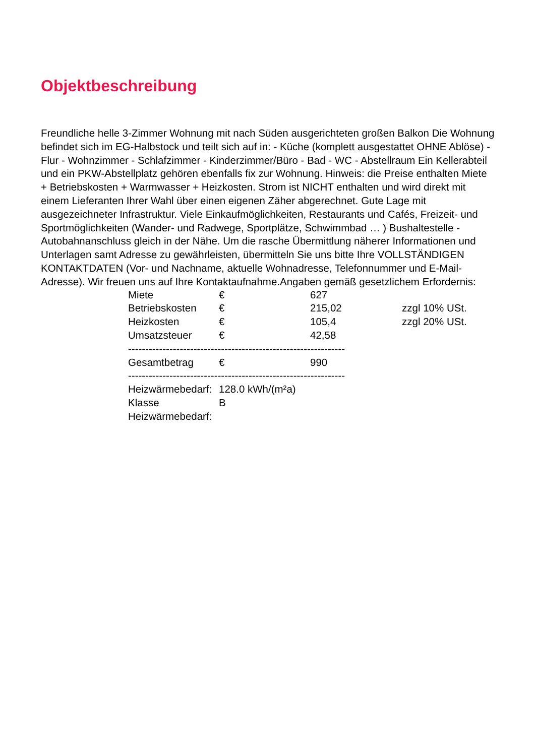Objektbeschreibung
Freundliche helle 3-Zimmer Wohnung mit nach Süden ausgerichteten großen Balkon Die Wohnung befindet sich im EG-Halbstock und teilt sich auf in: - Küche (komplett ausgestattet OHNE Ablöse) - Flur - Wohnzimmer - Schlafzimmer - Kinderzimmer/Büro - Bad - WC - Abstellraum Ein Kellerabteil und ein PKW-Abstellplatz gehören ebenfalls fix zur Wohnung. Hinweis: die Preise enthalten Miete + Betriebskosten + Warmwasser + Heizkosten. Strom ist NICHT enthalten und wird direkt mit einem Lieferanten Ihrer Wahl über einen eigenen Zäher abgerechnet. Gute Lage mit ausgezeichneter Infrastruktur. Viele Einkaufmöglichkeiten, Restaurants und Cafés, Freizeit- und Sportmöglichkeiten (Wander- und Radwege, Sportplätze, Schwimmbad … ) Bushaltestelle - Autobahnanschluss gleich in der Nähe. Um die rasche Übermittlung näherer Informationen und Unterlagen samt Adresse zu gewährleisten, übermitteln Sie uns bitte Ihre VOLLSTÄNDIGEN KONTAKTDATEN (Vor- und Nachname, aktuelle Wohnadresse, Telefonnummer und E-Mail-Adresse). Wir freuen uns auf Ihre Kontaktaufnahme.Angaben gemäß gesetzlichem Erfordernis:
| Miete | € | 627 | |
| Betriebskosten | € | 215,02 | zzgl 10% USt. |
| Heizkosten | € | 105,4 | zzgl 20% USt. |
| Umsatzsteuer | € | 42,58 | |
| --------------------------------------------------------------- | | | |
| Gesamtbetrag | € | 990 | |
| --------------------------------------------------------------- | | | |
| Heizwärmebedarf: | 128.0 kWh/(m²a) | | |
| Klasse | B | | |
| Heizwärmebedarf: | | | |